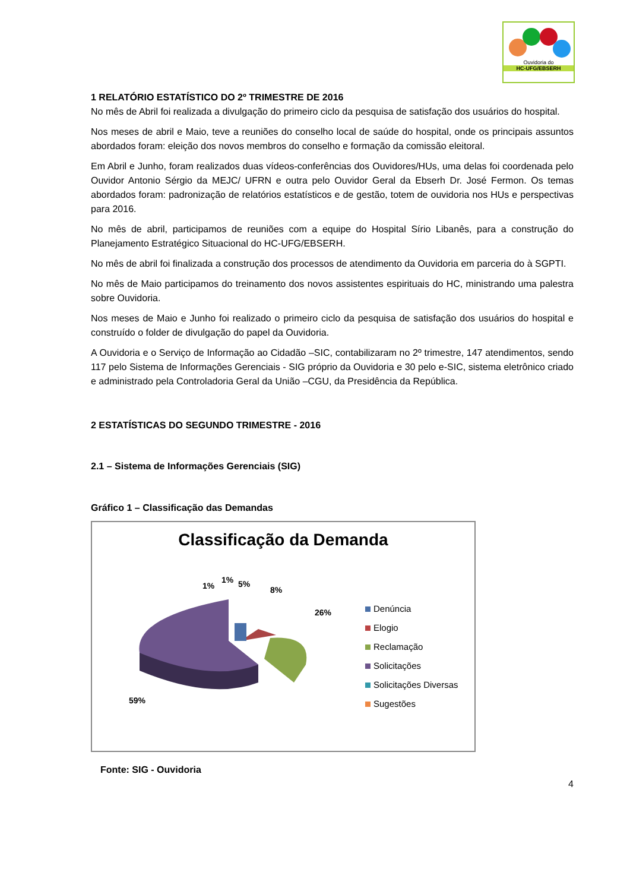Ouvidoria do
HC-UFG/EBSERH
1 RELATÓRIO ESTATÍSTICO DO 2º TRIMESTRE DE 2016
No mês de Abril foi realizada a divulgação do primeiro ciclo da pesquisa de satisfação dos usuários do hospital.
Nos meses de abril e Maio, teve a reuniões do conselho local de saúde do hospital, onde os principais assuntos abordados foram: eleição dos novos membros do conselho e formação da comissão eleitoral.
Em Abril e Junho, foram realizados duas vídeos-conferências dos Ouvidores/HUs, uma delas foi coordenada pelo Ouvidor Antonio Sérgio da MEJC/ UFRN e outra pelo Ouvidor Geral da Ebserh Dr. José Fermon. Os temas abordados foram: padronização de relatórios estatísticos e de gestão, totem de ouvidoria nos HUs e perspectivas para 2016.
No mês de abril, participamos de reuniões com a equipe do Hospital Sírio Libanês, para a construção do Planejamento Estratégico Situacional do HC-UFG/EBSERH.
No mês de abril foi finalizada a construção dos processos de atendimento da Ouvidoria em parceria do à SGPTI.
No mês de Maio participamos do treinamento dos novos assistentes espirituais do HC, ministrando uma palestra sobre Ouvidoria.
Nos meses de Maio e Junho foi realizado o primeiro ciclo da pesquisa de satisfação dos usuários do hospital e construído o folder de divulgação do papel da Ouvidoria.
A Ouvidoria e o Serviço de Informação ao Cidadão –SIC, contabilizaram no 2º trimestre, 147 atendimentos, sendo 117 pelo Sistema de Informações Gerenciais - SIG próprio da Ouvidoria e 30 pelo e-SIC, sistema eletrônico criado e administrado pela Controladoria Geral da União –CGU, da Presidência da República.
2 ESTATÍSTICAS DO SEGUNDO TRIMESTRE - 2016
2.1 – Sistema de Informações Gerenciais (SIG)
Gráfico 1 – Classificação das Demandas
Classificação da Demanda
1%
1% 5%
8%
26%
59%
Denúncia
Elogio
Reclamação
Solicitações
Solicitações Diversas
Sugestões
Fonte: SIG - Ouvidoria
4